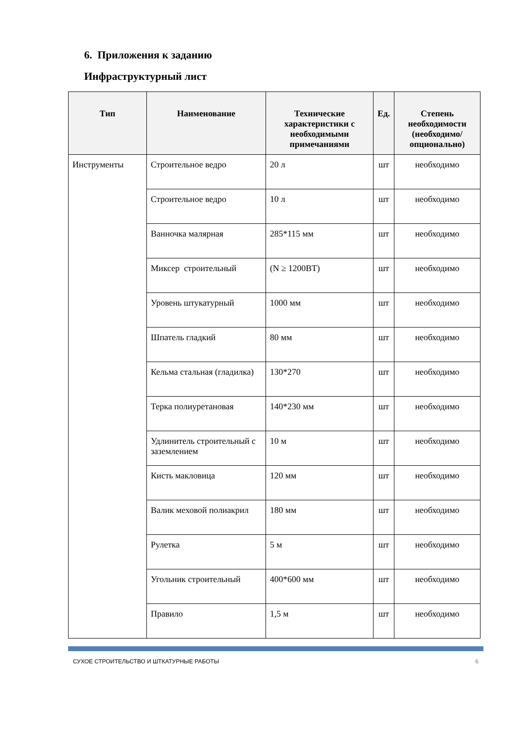6. Приложения к заданию
Инфраструктурный лист
| Тип | Наименование | Технические характеристики с необходимыми примечаниями | Ед. | Степень необходимости (необходимо/ опционально) |
| --- | --- | --- | --- | --- |
| Инструменты | Строительное ведро | 20 л | шт | необходимо |
| | Строительное ведро | 10 л | шт | необходимо |
| | Ванночка малярная | 285*115 мм | шт | необходимо |
| | Миксер строительный | (N ≥ 1200ВТ) | шт | необходимо |
| | Уровень штукатурный | 1000 мм | шт | необходимо |
| | Шпатель гладкий | 80 мм | шт | необходимо |
| | Кельма стальная (гладилка) | 130*270 | шт | необходимо |
| | Терка полиуретановая | 140*230 мм | шт | необходимо |
| | Удлинитель строительный с заземлением | 10 м | шт | необходимо |
| | Кисть макловица | 120 мм | шт | необходимо |
| | Валик меховой полиакрил | 180 мм | шт | необходимо |
| | Рулетка | 5 м | шт | необходимо |
| | Угольник строительный | 400*600 мм | шт | необходимо |
| | Правило | 1,5 м | шт | необходимо |
СУХОЕ СТРОИТЕЛЬСТВО И ШТКАТУРНЫЕ РАБОТЫ 6